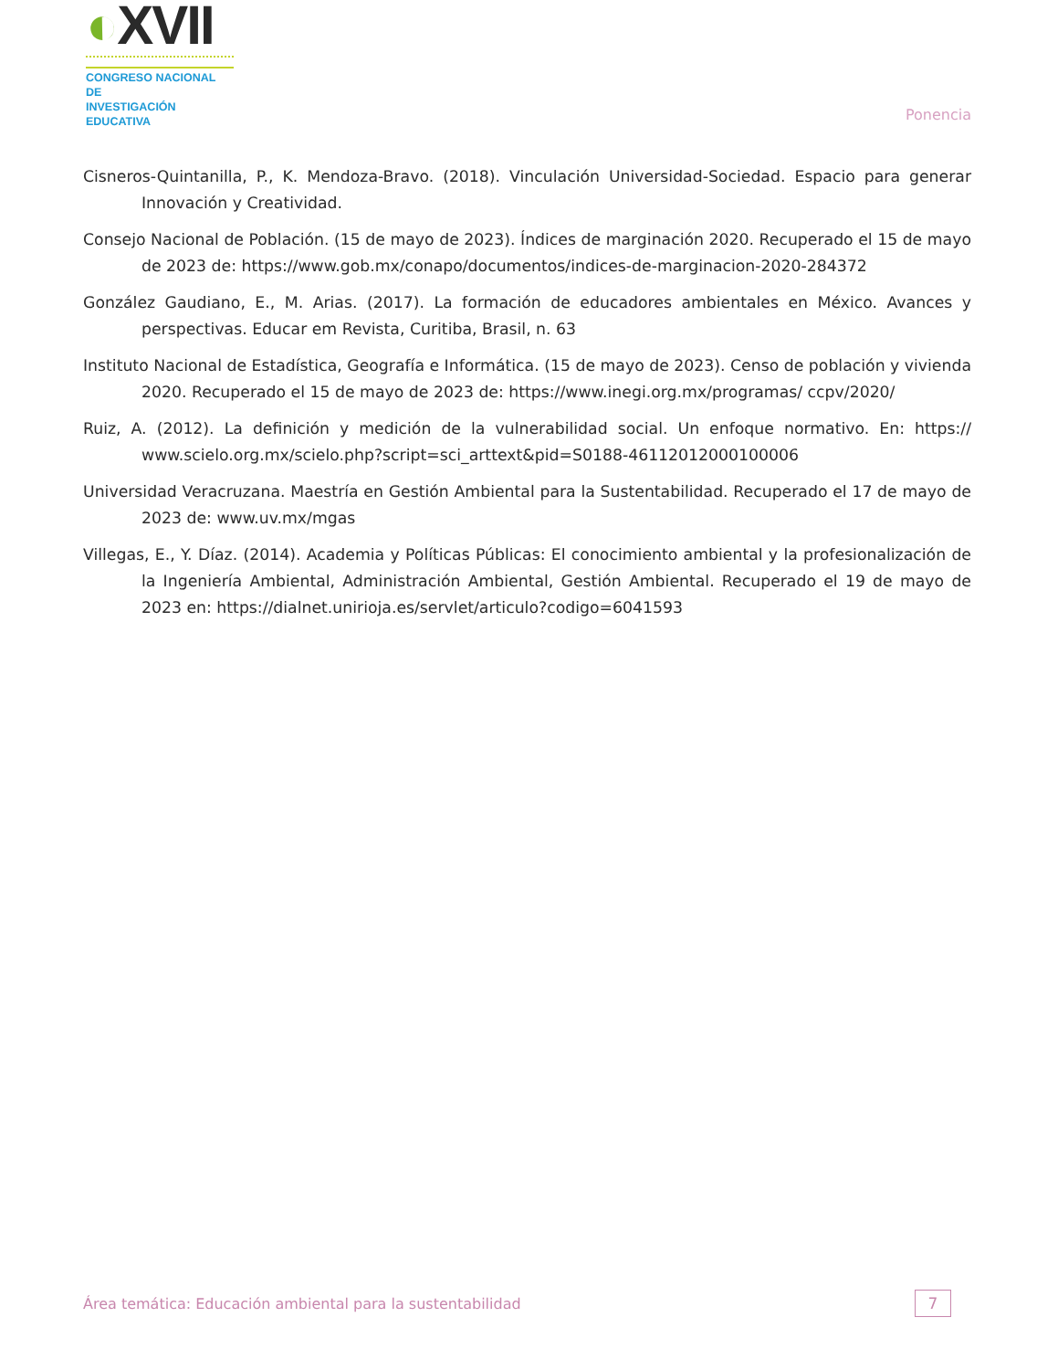◐XVII
CONGRESO NACIONAL DE
INVESTIGACIÓN EDUCATIVA
Ponencia
Cisneros-Quintanilla, P., K. Mendoza-Bravo. (2018). Vinculación Universidad-Sociedad. Espacio para generar Innovación y Creatividad.
Consejo Nacional de Población. (15 de mayo de 2023). Índices de marginación 2020. Recuperado el 15 de mayo de 2023 de: https://www.gob.mx/conapo/documentos/indices-de-marginacion-2020-284372
González Gaudiano, E., M. Arias. (2017). La formación de educadores ambientales en México. Avances y perspectivas. Educar em Revista, Curitiba, Brasil, n. 63
Instituto Nacional de Estadística, Geografía e Informática. (15 de mayo de 2023). Censo de población y vivienda 2020. Recuperado el 15 de mayo de 2023 de: https://www.inegi.org.mx/programas/ ccpv/2020/
Ruiz, A. (2012). La definición y medición de la vulnerabilidad social. Un enfoque normativo. En: https:// www.scielo.org.mx/scielo.php?script=sci_arttext&pid=S0188-46112012000100006
Universidad Veracruzana. Maestría en Gestión Ambiental para la Sustentabilidad. Recuperado el 17 de mayo de 2023 de: www.uv.mx/mgas
Villegas, E., Y. Díaz. (2014). Academia y Políticas Públicas: El conocimiento ambiental y la profesionalización de la Ingeniería Ambiental, Administración Ambiental, Gestión Ambiental. Recuperado el 19 de mayo de 2023 en: https://dialnet.unirioja.es/servlet/articulo?codigo=6041593
Área temática: Educación ambiental para la sustentabilidad
7